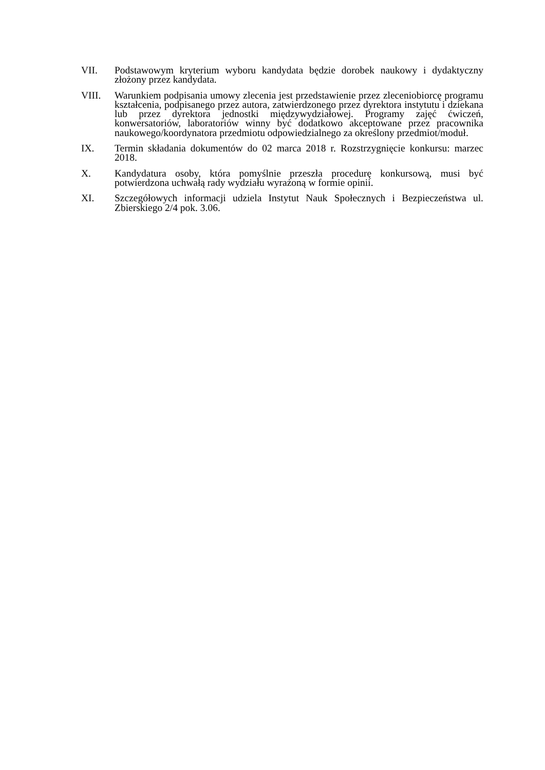VII. Podstawowym kryterium wyboru kandydata będzie dorobek naukowy i dydaktyczny złożony przez kandydata.
VIII. Warunkiem podpisania umowy zlecenia jest przedstawienie przez zleceniobiorcę programu kształcenia, podpisanego przez autora, zatwierdzonego przez dyrektora instytutu i dziekana lub przez dyrektora jednostki międzywydziałowej. Programy zajęć ćwiczeń, konwersatoriów, laboratoriów winny być dodatkowo akceptowane przez pracownika naukowego/koordynatora przedmiotu odpowiedzialnego za określony przedmiot/moduł.
IX. Termin składania dokumentów do 02 marca 2018 r. Rozstrzygnięcie konkursu: marzec 2018.
X. Kandydatura osoby, która pomyślnie przeszła procedurę konkursową, musi być potwierdzona uchwałą rady wydziału wyrażoną w formie opinii.
XI. Szczegółowych informacji udziela Instytut Nauk Społecznych i Bezpieczeństwa ul. Zbierskiego 2/4 pok. 3.06.